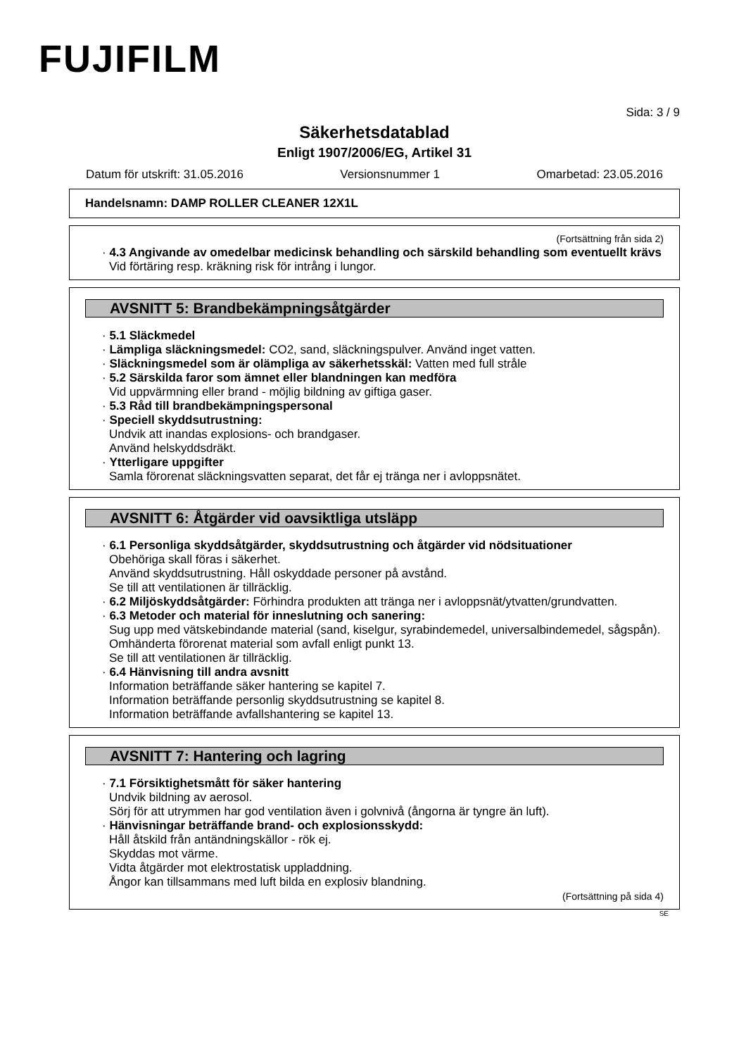FUJIFILM
Sida: 3 / 9
Säkerhetsdatablad
Enligt 1907/2006/EG, Artikel 31
Datum för utskrift: 31.05.2016 Versionsnummer 1 Omarbetad: 23.05.2016
Handelsnamn: DAMP ROLLER CLEANER 12X1L
(Fortsättning från sida 2)
· 4.3 Angivande av omedelbar medicinsk behandling och särskild behandling som eventuellt krävs
Vid förtäring resp. kräkning risk för intrång i lungor.
AVSNITT 5: Brandbekämpningsåtgärder
· 5.1 Släckmedel
· Lämpliga släckningsmedel: CO2, sand, släckningspulver. Använd inget vatten.
· Släckningsmedel som är olämpliga av säkerhetsskäl: Vatten med full stråle
· 5.2 Särskilda faror som ämnet eller blandningen kan medföra
Vid uppvärmning eller brand - möjlig bildning av giftiga gaser.
· 5.3 Råd till brandbekämpningspersonal
· Speciell skyddsutrustning:
Undvik att inandas explosions- och brandgaser.
Använd helskyddsdräkt.
· Ytterligare uppgifter
Samla förorenat släckningsvatten separat, det får ej tränga ner i avloppsnätet.
AVSNITT 6: Åtgärder vid oavsiktliga utsläpp
· 6.1 Personliga skyddsåtgärder, skyddsutrustning och åtgärder vid nödsituationer
Obehöriga skall föras i säkerhet.
Använd skyddsutrustning. Håll oskyddade personer på avstånd.
Se till att ventilationen är tillräcklig.
· 6.2 Miljöskyddsåtgärder: Förhindra produkten att tränga ner i avloppsnät/ytvatten/grundvatten.
· 6.3 Metoder och material för inneslutning och sanering:
Sug upp med vätskebindande material (sand, kiselgur, syrabindemedel, universalbindemedel, sågspån).
Omhänderta förorenat material som avfall enligt punkt 13.
Se till att ventilationen är tillräcklig.
· 6.4 Hänvisning till andra avsnitt
Information beträffande säker hantering se kapitel 7.
Information beträffande personlig skyddsutrustning se kapitel 8.
Information beträffande avfallshantering se kapitel 13.
AVSNITT 7: Hantering och lagring
· 7.1 Försiktighetsmått för säker hantering
Undvik bildning av aerosol.
Sörj för att utrymmen har god ventilation även i golvnivå (ångorna är tyngre än luft).
· Hänvisningar beträffande brand- och explosionsskydd:
Håll åtskild från antändningskällor - rök ej.
Skyddas mot värme.
Vidta åtgärder mot elektrostatisk uppladdning.
Ångor kan tillsammans med luft bilda en explosiv blandning.
(Fortsättning på sida 4)
SE